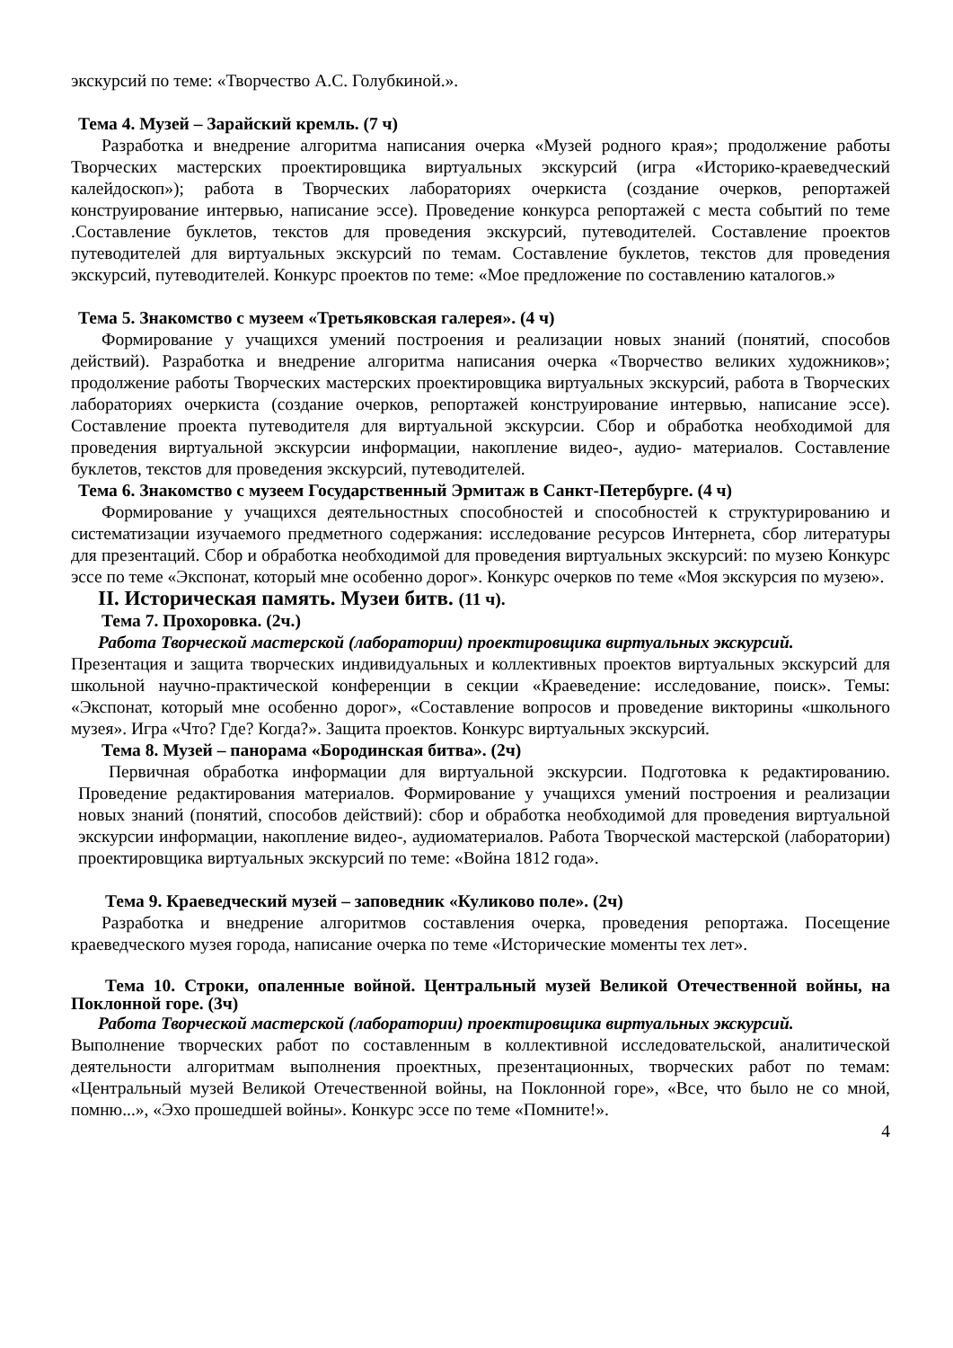экскурсий по теме: «Творчество А.С. Голубкиной.».
Тема 4. Музей – Зарайский кремль. (7 ч)
Разработка и внедрение алгоритма написания очерка «Музей родного края»; продолжение работы Творческих мастерских проектировщика виртуальных экскурсий (игра «Историко-краеведческий калейдоскоп»); работа в Творческих лабораториях очеркиста (создание очерков, репортажей конструирование интервью, написание эссе). Проведение конкурса репортажей с места событий по теме .Составление буклетов, текстов для проведения экскурсий, путеводителей. Составление проектов путеводителей для виртуальных экскурсий по темам. Составление буклетов, текстов для проведения экскурсий, путеводителей. Конкурс проектов по теме: «Мое предложение по составлению каталогов.»
Тема 5. Знакомство с музеем «Третьяковская галерея». (4 ч)
Формирование у учащихся умений построения и реализации новых знаний (понятий, способов действий). Разработка и внедрение алгоритма написания очерка «Творчество великих художников»; продолжение работы Творческих мастерских проектировщика виртуальных экскурсий, работа в Творческих лабораториях очеркиста (создание очерков, репортажей конструирование интервью, написание эссе). Составление проекта путеводителя для виртуальной экскурсии. Сбор и обработка необходимой для проведения виртуальной экскурсии информации, накопление видео-, аудио- материалов. Составление буклетов, текстов для проведения экскурсий, путеводителей.
Тема 6. Знакомство с музеем Государственный Эрмитаж в Санкт-Петербурге. (4 ч)
Формирование у учащихся деятельностных способностей и способностей к структурированию и систематизации изучаемого предметного содержания: исследование ресурсов Интернета, сбор литературы для презентаций. Сбор и обработка необходимой для проведения виртуальных экскурсий: по музею Конкурс эссе по теме «Экспонат, который мне особенно дорог». Конкурс очерков по теме «Моя экскурсия по музею».
II. Историческая память. Музеи битв. (11 ч).
Тема 7. Прохоровка. (2ч.)
Работа Творческой мастерской (лаборатории) проектировщика виртуальных экскурсий.
Презентация и защита творческих индивидуальных и коллективных проектов виртуальных экскурсий для школьной научно-практической конференции в секции «Краеведение: исследование, поиск». Темы: «Экспонат, который мне особенно дорог», «Составление вопросов и проведение викторины «школьного музея». Игра «Что? Где? Когда?». Защита проектов. Конкурс виртуальных экскурсий.
Тема 8. Музей – панорама «Бородинская битва». (2ч)
Первичная обработка информации для виртуальной экскурсии. Подготовка к редактированию. Проведение редактирования материалов. Формирование у учащихся умений построения и реализации новых знаний (понятий, способов действий): сбор и обработка необходимой для проведения виртуальной экскурсии информации, накопление видео-, аудиоматериалов. Работа Творческой мастерской (лаборатории) проектировщика виртуальных экскурсий по теме: «Война 1812 года».
Тема 9. Краеведческий музей – заповедник «Куликово поле». (2ч)
Разработка и внедрение алгоритмов составления очерка, проведения репортажа. Посещение краеведческого музея города, написание очерка по теме «Исторические моменты тех лет».
Тема 10. Строки, опаленные войной. Центральный музей Великой Отечественной войны, на Поклонной горе. (3ч)
Работа Творческой мастерской (лаборатории) проектировщика виртуальных экскурсий.
Выполнение творческих работ по составленным в коллективной исследовательской, аналитической деятельности алгоритмам выполнения проектных, презентационных, творческих работ по темам: «Центральный музей Великой Отечественной войны, на Поклонной горе», «Все, что было не со мной, помню...», «Эхо прошедшей войны». Конкурс эссе по теме «Помните!».
4